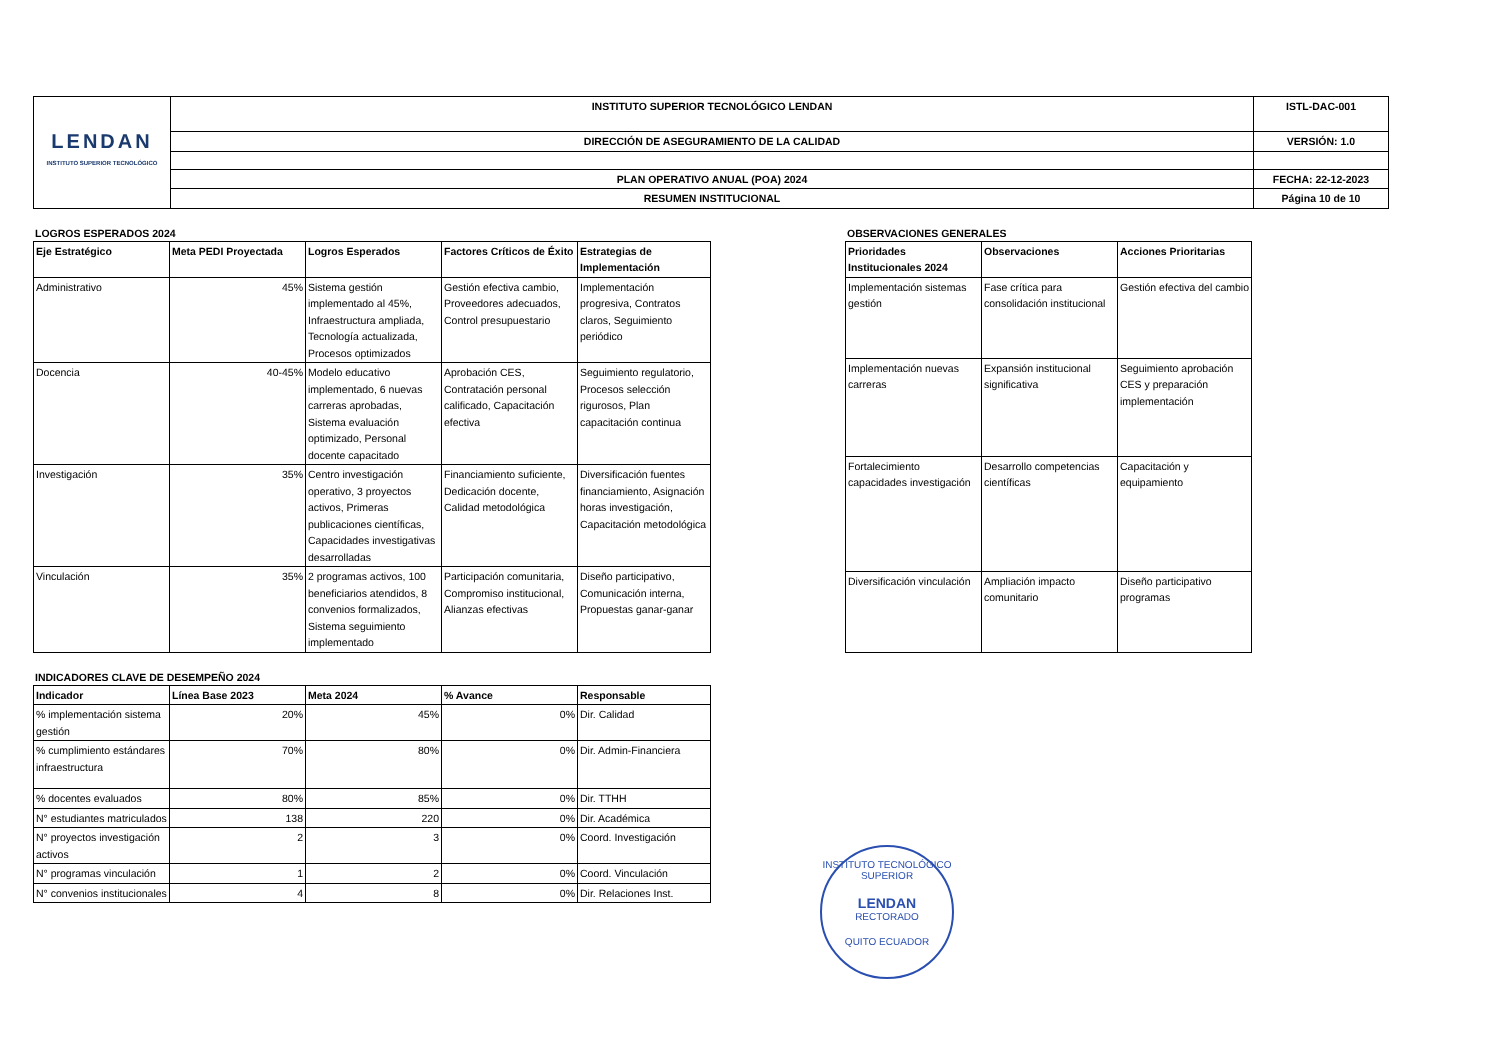| LENDAN INSTITUTO SUPERIOR TECNOLÓGICO | INSTITUTO SUPERIOR TECNOLÓGICO LENDAN | ISTL-DAC-001 |
| | DIRECCIÓN DE ASEGURAMIENTO DE LA CALIDAD | VERSIÓN: 1.0 |
| | PLAN OPERATIVO ANUAL (POA) 2024 | FECHA: 22-12-2023 |
| | RESUMEN INSTITUCIONAL | Página 10 de 10 |
LOGROS ESPERADOS 2024
| Eje Estratégico | Meta PEDI Proyectada | Logros Esperados | Factores Críticos de Éxito | Estrategias de Implementación |
| --- | --- | --- | --- | --- |
| Administrativo | 45% | Sistema gestión implementado al 45%, Infraestructura ampliada, Tecnología actualizada, Procesos optimizados | Gestión efectiva cambio, Proveedores adecuados, Control presupuestario | Implementación progresiva, Contratos claros, Seguimiento periódico |
| Docencia | 40-45% | Modelo educativo implementado, 6 nuevas carreras aprobadas, Sistema evaluación optimizado, Personal docente capacitado | Aprobación CES, Contratación personal calificado, Capacitación efectiva | Seguimiento regulatorio, Procesos selección rigurosos, Plan capacitación continua |
| Investigación | 35% | Centro investigación operativo, 3 proyectos activos, Primeras publicaciones científicas, Capacidades investigativas desarrolladas | Financiamiento suficiente, Dedicación docente, Calidad metodológica | Diversificación fuentes financiamiento, Asignación horas investigación, Capacitación metodológica |
| Vinculación | 35% | 2 programas activos, 100 beneficiarios atendidos, 8 convenios formalizados, Sistema seguimiento implementado | Participación comunitaria, Compromiso institucional, Alianzas efectivas | Diseño participativo, Comunicación interna, Propuestas ganar-ganar |
OBSERVACIONES GENERALES
| Prioridades Institucionales 2024 | Observaciones | Acciones Prioritarias |
| --- | --- | --- |
| Implementación sistemas gestión | Fase crítica para consolidación institucional | Gestión efectiva del cambio |
| Implementación nuevas carreras | Expansión institucional significativa | Seguimiento aprobación CES y preparación implementación |
| Fortalecimiento capacidades investigación | Desarrollo competencias científicas | Capacitación y equipamiento |
| Diversificación vinculación | Ampliación impacto comunitario | Diseño participativo programas |
INDICADORES CLAVE DE DESEMPEÑO 2024
| Indicador | Línea Base 2023 | Meta 2024 | % Avance | Responsable |
| --- | --- | --- | --- | --- |
| % implementación sistema gestión | 20% | 45% | 0% | Dir. Calidad |
| % cumplimiento estándares infraestructura | 70% | 80% | 0% | Dir. Admin-Financiera |
| % docentes evaluados | 80% | 85% | 0% | Dir. TTHH |
| N° estudiantes matriculados | 138 | 220 | 0% | Dir. Académica |
| N° proyectos investigación activos | 2 | 3 | 0% | Coord. Investigación |
| N° programas vinculación | 1 | 2 | 0% | Coord. Vinculación |
| N° convenios institucionales | 4 | 8 | 0% | Dir. Relaciones Inst. |
INSTITUTO TECNOLÓGICO SUPERIOR
LENDAN
RECTORADO
QUITO ECUADOR